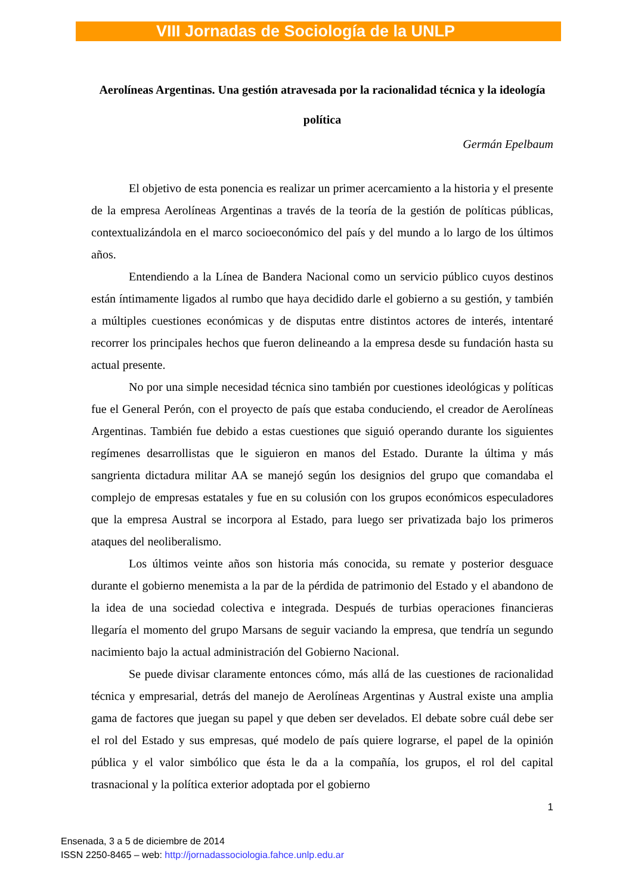VIII Jornadas de Sociología de la UNLP
Aerolíneas Argentinas. Una gestión atravesada por la racionalidad técnica y la ideología política
Germán Epelbaum
El objetivo de esta ponencia es realizar un primer acercamiento a la historia y el presente de la empresa Aerolíneas Argentinas a través de la teoría de la gestión de políticas públicas, contextualizándola en el marco socioeconómico del país y del mundo a lo largo de los últimos años.
Entendiendo a la Línea de Bandera Nacional como un servicio público cuyos destinos están íntimamente ligados al rumbo que haya decidido darle el gobierno a su gestión, y también a múltiples cuestiones económicas y de disputas entre distintos actores de interés, intentaré recorrer los principales hechos que fueron delineando a la empresa desde su fundación hasta su actual presente.
No por una simple necesidad técnica sino también por cuestiones ideológicas y políticas fue el General Perón, con el proyecto de país que estaba conduciendo, el creador de Aerolíneas Argentinas. También fue debido a estas cuestiones que siguió operando durante los siguientes regímenes desarrollistas que le siguieron en manos del Estado. Durante la última y más sangrienta dictadura militar AA se manejó según los designios del grupo que comandaba el complejo de empresas estatales y fue en su colusión con los grupos económicos especuladores que la empresa Austral se incorpora al Estado, para luego ser privatizada bajo los primeros ataques del neoliberalismo.
Los últimos veinte años son historia más conocida, su remate y posterior desguace durante el gobierno menemista a la par de la pérdida de patrimonio del Estado y el abandono de la idea de una sociedad colectiva e integrada. Después de turbias operaciones financieras llegaría el momento del grupo Marsans de seguir vaciando la empresa, que tendría un segundo nacimiento bajo la actual administración del Gobierno Nacional.
Se puede divisar claramente entonces cómo, más allá de las cuestiones de racionalidad técnica y empresarial, detrás del manejo de Aerolíneas Argentinas y Austral existe una amplia gama de factores que juegan su papel y que deben ser develados. El debate sobre cuál debe ser el rol del Estado y sus empresas, qué modelo de país quiere lograrse, el papel de la opinión pública y el valor simbólico que ésta le da a la compañía, los grupos, el rol del capital trasnacional y la política exterior adoptada por el gobierno
1
Ensenada, 3 a 5 de diciembre de 2014
ISSN 2250-8465 – web: http://jornadassociologia.fahce.unlp.edu.ar